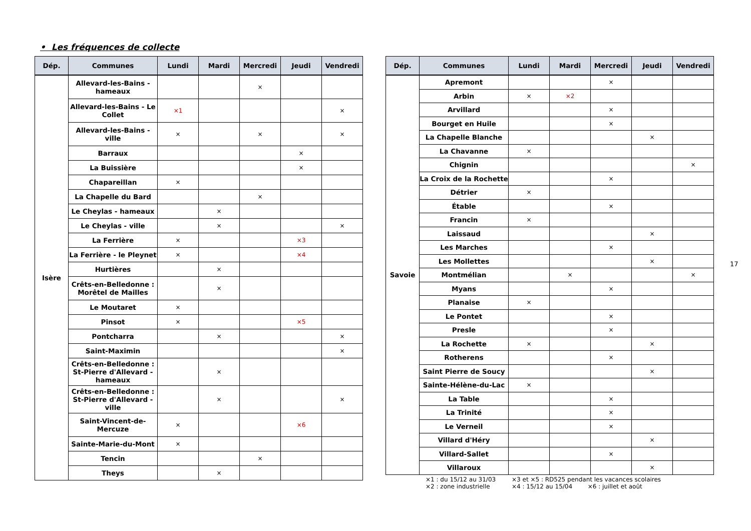• Les fréquences de collecte
| Dép. | Communes | Lundi | Mardi | Mercredi | Jeudi | Vendredi |
| --- | --- | --- | --- | --- | --- | --- |
| Isère | Allevard-les-Bains - hameaux | | | × | | |
| | Allevard-les-Bains - Le Collet | ×1 | | | | × |
| | Allevard-les-Bains - ville | × | | × | | × |
| | Barraux | | | | × | |
| | La Buissière | | | | × | |
| | Chapareillan | × | | | | |
| | La Chapelle du Bard | | | × | | |
| | Le Cheylas - hameaux | | × | | | |
| | Le Cheylas - ville | | × | | | × |
| | La Ferrière | × | | | ×3 | |
| | La Ferrière - le Pleynet | × | | | ×4 | |
| | Hurtières | | × | | | |
| | Crêts-en-Belledonne : Morêtel de Mailles | | × | | | |
| | Le Moutaret | × | | | | |
| | Pinsot | × | | | ×5 | |
| | Pontcharra | | × | | | × |
| | Saint-Maximin | | | | | × |
| | Crêts-en-Belledonne : St-Pierre d'Allevard - hameaux | | × | | | |
| | Crêts-en-Belledonne : St-Pierre d'Allevard - ville | | × | | | × |
| | Saint-Vincent-de-Mercuze | × | | | ×6 | |
| | Sainte-Marie-du-Mont | × | | | | |
| | Tencin | | | × | | |
| | Theys | | × | | | |
| Dép. | Communes | Lundi | Mardi | Mercredi | Jeudi | Vendredi |
| --- | --- | --- | --- | --- | --- | --- |
| Savoie | Apremont | | | × | | |
| | Arbin | × | ×2 | | | |
| | Arvillard | | | × | | |
| | Bourget en Huile | | | × | | |
| | La Chapelle Blanche | | | | × | |
| | La Chavanne | × | | | | |
| | Chignin | | | | | × |
| | La Croix de la Rochette | | | × | | |
| | Détrier | × | | | | |
| | Étable | | | × | | |
| | Francin | × | | | | |
| | Laissaud | | | | × | |
| | Les Marches | | | × | | |
| | Les Mollettes | | | | × | |
| | Montmélian | | × | | | × |
| | Myans | | | × | | |
| | Planaise | × | | | | |
| | Le Pontet | | | × | | |
| | Presle | | | × | | |
| | La Rochette | × | | | × | |
| | Rotherens | | | × | | |
| | Saint Pierre de Soucy | | | | × | |
| | Sainte-Hélène-du-Lac | × | | | | |
| | La Table | | | × | | |
| | La Trinité | | | × | | |
| | Le Verneil | | | × | | |
| | Villard d'Héry | | | | × | |
| | Villard-Sallet | | | × | | |
| | Villaroux | | | | × | |
×1 : du 15/12 au 31/03
×3 et ×5 : RD525 pendant les vacances scolaires
×2 : zone industrielle
×4 : 15/12 au 15/04 ×6 : juillet et août
17